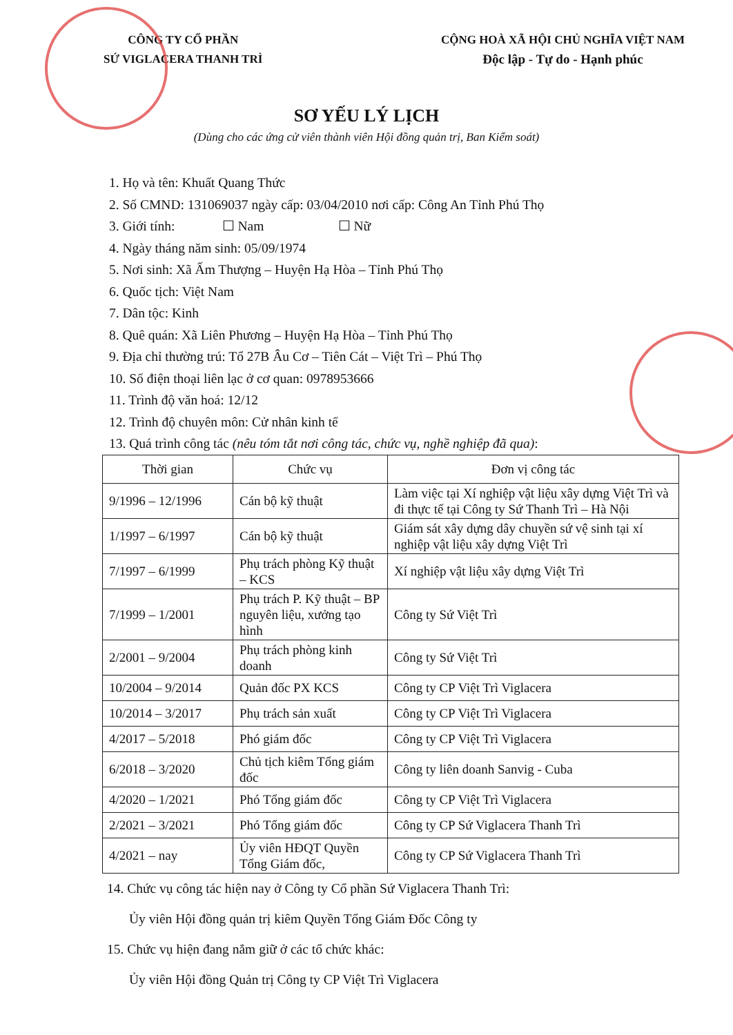CÔNG TY CỔ PHẦN
SỨ VIGLACERA THANH TRÌ
CỘNG HOÀ XÃ HỘI CHỦ NGHĨA VIỆT NAM
Độc lập - Tự do - Hạnh phúc
SƠ YẾU LÝ LỊCH
(Dùng cho các ứng cử viên thành viên Hội đồng quản trị, Ban Kiểm soát)
1. Họ và tên: Khuất Quang Thức
2. Số CMND: 131069037 ngày cấp: 03/04/2010 nơi cấp: Công An Tỉnh Phú Thọ
3. Giới tính: ☐ Nam ☐ Nữ
4. Ngày tháng năm sinh: 05/09/1974
5. Nơi sinh: Xã Ấm Thượng – Huyện Hạ Hòa – Tỉnh Phú Thọ
6. Quốc tịch: Việt Nam
7. Dân tộc: Kinh
8. Quê quán: Xã Liên Phương – Huyện Hạ Hòa – Tỉnh Phú Thọ
9. Địa chỉ thường trú: Tổ 27B Âu Cơ – Tiên Cát – Việt Trì – Phú Thọ
10. Số điện thoại liên lạc ở cơ quan: 0978953666
11. Trình độ văn hoá: 12/12
12. Trình độ chuyên môn: Cử nhân kinh tế
13. Quá trình công tác (nêu tóm tắt nơi công tác, chức vụ, nghề nghiệp đã qua):
| Thời gian | Chức vụ | Đơn vị công tác |
| --- | --- | --- |
| 9/1996 – 12/1996 | Cán bộ kỹ thuật | Làm việc tại Xí nghiệp vật liệu xây dựng Việt Trì và đi thực tế tại Công ty Sứ Thanh Trì – Hà Nội |
| 1/1997 – 6/1997 | Cán bộ kỹ thuật | Giám sát xây dựng dây chuyền sứ vệ sinh tại xí nghiệp vật liệu xây dựng Việt Trì |
| 7/1997 – 6/1999 | Phụ trách phòng Kỹ thuật – KCS | Xí nghiệp vật liệu xây dựng Việt Trì |
| 7/1999 – 1/2001 | Phụ trách P. Kỹ thuật – BP nguyên liệu, xưởng tạo hình | Công ty Sứ Việt Trì |
| 2/2001 – 9/2004 | Phụ trách phòng kinh doanh | Công ty Sứ Việt Trì |
| 10/2004 – 9/2014 | Quản đốc PX KCS | Công ty CP Việt Trì Viglacera |
| 10/2014 – 3/2017 | Phụ trách sản xuất | Công ty CP Việt Trì Viglacera |
| 4/2017 – 5/2018 | Phó giám đốc | Công ty CP Việt Trì Viglacera |
| 6/2018 – 3/2020 | Chủ tịch kiêm Tổng giám đốc | Công ty liên doanh Sanvig - Cuba |
| 4/2020 – 1/2021 | Phó Tổng giám đốc | Công ty CP Việt Trì Viglacera |
| 2/2021 – 3/2021 | Phó Tổng giám đốc | Công ty CP Sứ Viglacera Thanh Trì |
| 4/2021 – nay | Ủy viên HĐQT Quyền Tổng Giám đốc, | Công ty CP Sứ Viglacera Thanh Trì |
14. Chức vụ công tác hiện nay ở Công ty Cổ phần Sứ Viglacera Thanh Trì:
Ủy viên Hội đồng quản trị kiêm Quyền Tổng Giám Đốc Công ty
15. Chức vụ hiện đang nắm giữ ở các tổ chức khác:
Ủy viên Hội đồng Quản trị Công ty CP Việt Trì Viglacera